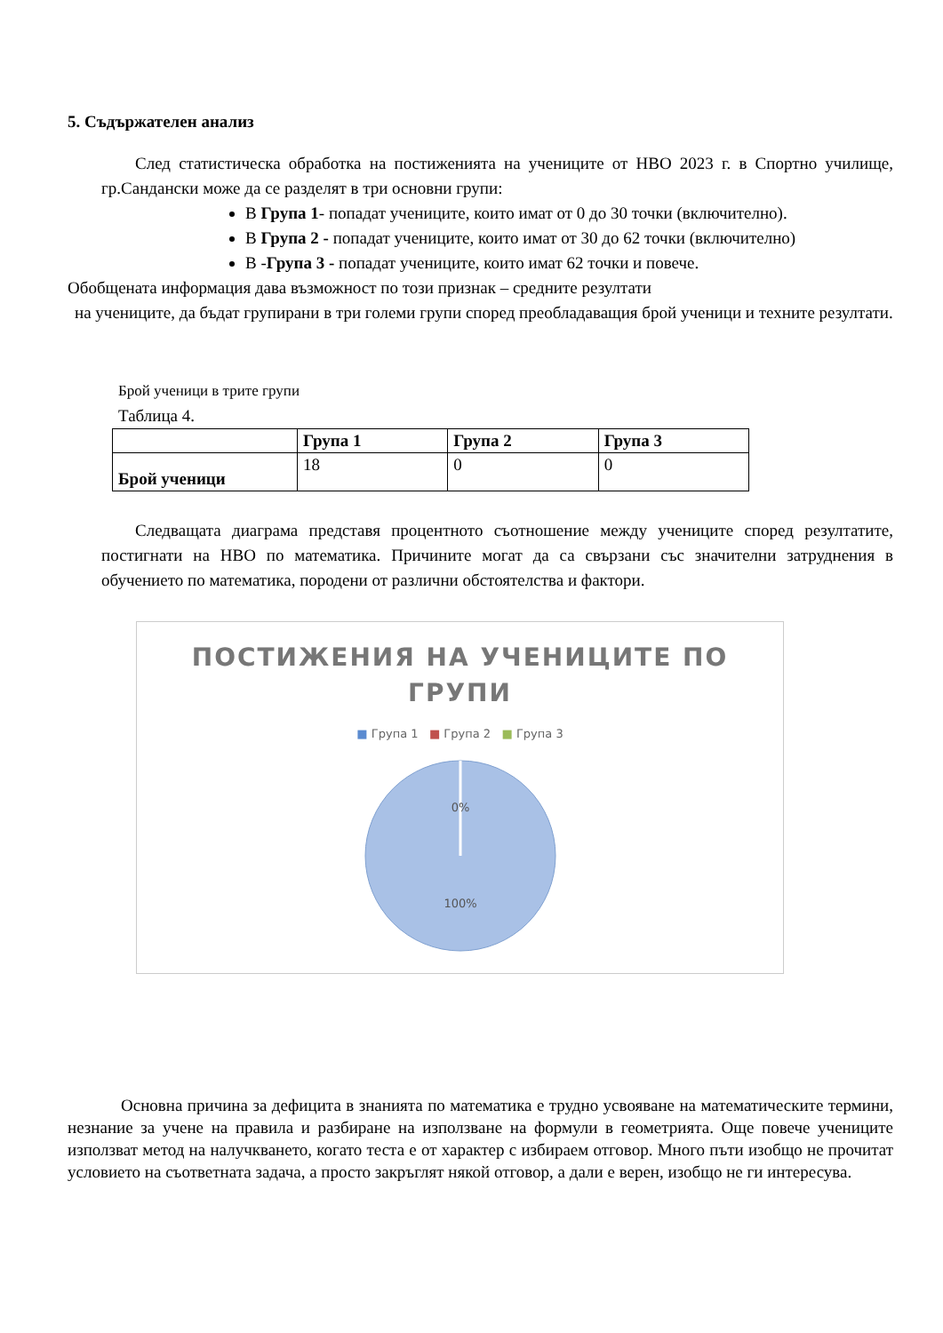5. Съдържателен анализ
След статистическа обработка на постиженията на учениците от НВО 2023 г. в Спортно училище, гр.Сандански може да се разделят в три основни групи:
В Група 1- попадат учениците, които имат от 0 до 30 точки (включително).
В Група 2 - попадат учениците, които имат от 30 до 62 точки (включително)
В -Група 3 - попадат учениците, които имат 62 точки и повече.
Обобщената информация дава възможност по този признак – средните резултати
на учениците, да бъдат групирани в три големи групи според преобладаващия брой ученици и техните резултати.
Брой ученици в трите групи
Таблица 4.
| | Група 1 | Група 2 | Група 3 |
| --- | --- | --- | --- |
| Брой ученици | 18 | 0 | 0 |
Следващата диаграма представя процентното съотношение между учениците според резултатите, постигнати на НВО по математика. Причините могат да са свързани със значителни затруднения в обучението по математика, породени от различни обстоятелства и фактори.
ПОСТИЖЕНИЯ НА УЧЕНИЦИТЕ ПО
ГРУПИ
■ Група 1 ■ Група 2 ■ Група 3
0%
100%
Основна причина за дефицита в знанията по математика е трудно усвояване на математическите термини, незнание за учене на правила и разбиране на използване на формули в геометрията. Още повече учениците използват метод на налучкването, когато теста е от характер с избираем отговор. Много пъти изобщо не прочитат условието на съответната задача, а просто закръглят някой отговор, а дали е верен, изобщо не ги интересува.